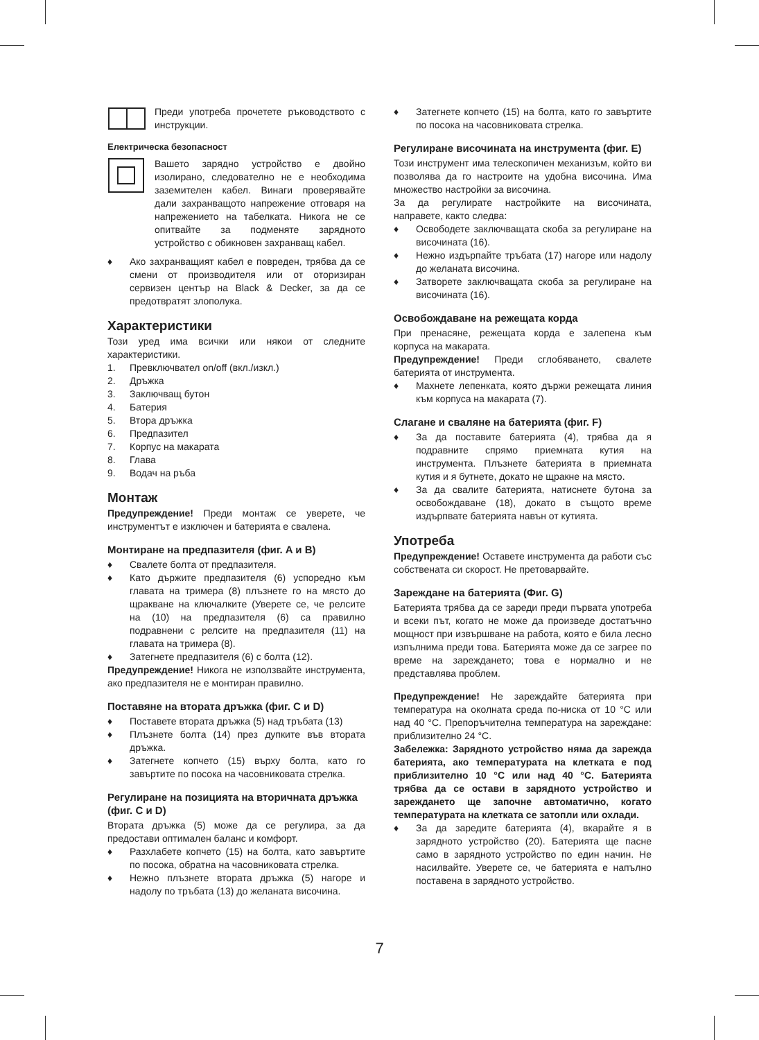Преди употреба прочетете ръководството с инструкции.
Електрическа безопасност
Вашето зарядно устройство е двойно изолирано, следователно не е необходима заземителен кабел. Винаги проверявайте дали захранващото напрежение отговаря на напрежението на табелката. Никога не се опитвайте за подменяте зарядното устройство с обикновен захранващ кабел.
♦ Ако захранващият кабел е повреден, трябва да се смени от производителя или от оторизиран сервизен център на Black & Decker, за да се предотвратят злополука.
Характеристики
Този уред има всички или някои от следните характеристики.
1. Превключвател on/off (вкл./изкл.)
2. Дръжка
3. Заключващ бутон
4. Батерия
5. Втора дръжка
6. Предпазител
7. Корпус на макарата
8. Глава
9. Водач на ръба
Монтаж
Предупреждение! Преди монтаж се уверете, че инструментът е изключен и батерията е свалена.
Монтиране на предпазителя (фиг. A и B)
♦ Свалете болта от предпазителя.
♦ Като държите предпазителя (6) успоредно към главата на тримера (8) плъзнете го на място до щракване на ключалките (Уверете се, че релсите на (10) на предпазителя (6) са правилно подравнени с релсите на предпазителя (11) на главата на тримера (8).
♦ Затегнете предпазителя (6) с болта (12).
Предупреждение! Никога не използвайте инструмента, ако предпазителя не е монтиран правилно.
Поставяне на втората дръжка (фиг. C и D)
♦ Поставете втората дръжка (5) над тръбата (13)
♦ Плъзнете болта (14) през дупките във втората дръжка.
♦ Затегнете копчето (15) върху болта, като го завъртите по посока на часовниковата стрелка.
Регулиране на позицията на вторичната дръжка (фиг. C и D)
Втората дръжка (5) може да се регулира, за да предостави оптимален баланс и комфорт.
♦ Разхлабете копчето (15) на болта, като завъртите по посока, обратна на часовниковата стрелка.
♦ Нежно плъзнете втората дръжка (5) нагоре и надолу по тръбата (13) до желаната височина.
♦ Затегнете копчето (15) на болта, като го завъртите по посока на часовниковата стрелка.
Регулиране височината на инструмента (фиг. E)
Този инструмент има телескопичен механизъм, който ви позволява да го настроите на удобна височина. Има множество настройки за височина.
За да регулирате настройките на височината, направете, както следва:
♦ Освободете заключващата скоба за регулиране на височината (16).
♦ Нежно издърпайте тръбата (17) нагоре или надолу до желаната височина.
♦ Затворете заключващата скоба за регулиране на височината (16).
Освобождаване на режещата корда
При пренасяне, режещата корда е залепена към корпуса на макарата.
Предупреждение! Преди сглобяването, свалете батерията от инструмента.
♦ Махнете лепенката, която държи режещата линия към корпуса на макарата (7).
Слагане и сваляне на батерията (фиг. F)
♦ За да поставите батерията (4), трябва да я подравните спрямо приемната кутия на инструмента. Плъзнете батерията в приемната кутия и я бутнете, докато не щракне на място.
♦ За да свалите батерията, натиснете бутона за освобождаване (18), докато в същото време издърпвате батерията навън от кутията.
Употреба
Предупреждение! Оставете инструмента да работи със собствената си скорост. Не претоварвайте.
Зареждане на батерията (Фиг. G)
Батерията трябва да се зареди преди първата употреба и всеки път, когато не може да произведе достатъчно мощност при извършване на работа, която е била лесно изпълнима преди това. Батерията може да се загрее по време на зареждането; това е нормално и не представлява проблем.
Предупреждение! Не зареждайте батерията при температура на околната среда по-ниска от 10 °C или над 40 °C. Препоръчителна температура на зареждане: приблизително 24 °C.
Забележка: Зарядното устройство няма да зарежда батерията, ако температурата на клетката е под приблизително 10 °C или над 40 °C. Батерията трябва да се остави в зарядното устройство и зареждането ще започне автоматично, когато температурата на клетката се затопли или охлади.
♦ За да заредите батерията (4), вкарайте я в зарядното устройство (20). Батерията ще пасне само в зарядното устройство по един начин. Не насилвайте. Уверете се, че батерията е напълно поставена в зарядното устройство.
7